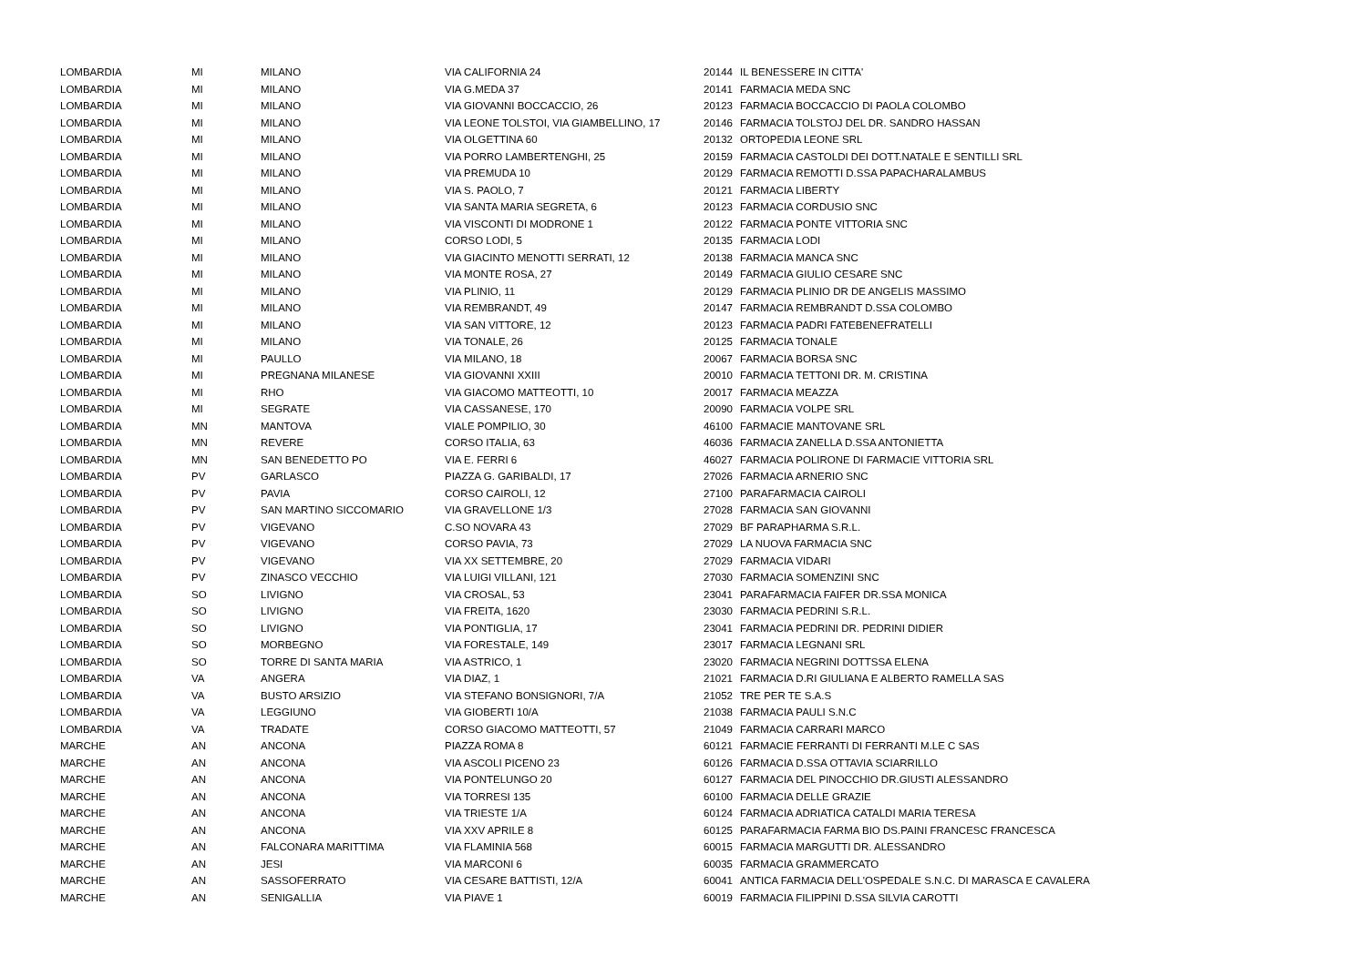| LOMBARDIA | MI | MILANO | VIA CALIFORNIA 24 | 20144 | IL BENESSERE IN CITTA' |
| LOMBARDIA | MI | MILANO | VIA G.MEDA 37 | 20141 | FARMACIA MEDA SNC |
| LOMBARDIA | MI | MILANO | VIA GIOVANNI BOCCACCIO, 26 | 20123 | FARMACIA BOCCACCIO DI PAOLA COLOMBO |
| LOMBARDIA | MI | MILANO | VIA LEONE TOLSTOI, VIA GIAMBELLINO, 17 | 20146 | FARMACIA TOLSTOJ DEL DR. SANDRO HASSAN |
| LOMBARDIA | MI | MILANO | VIA OLGETTINA 60 | 20132 | ORTOPEDIA LEONE SRL |
| LOMBARDIA | MI | MILANO | VIA PORRO LAMBERTENGHI, 25 | 20159 | FARMACIA CASTOLDI DEI DOTT.NATALE E SENTILLI SRL |
| LOMBARDIA | MI | MILANO | VIA PREMUDA 10 | 20129 | FARMACIA REMOTTI D.SSA PAPACHARALAMBUS |
| LOMBARDIA | MI | MILANO | VIA S. PAOLO, 7 | 20121 | FARMACIA LIBERTY |
| LOMBARDIA | MI | MILANO | VIA SANTA MARIA SEGRETA, 6 | 20123 | FARMACIA CORDUSIO SNC |
| LOMBARDIA | MI | MILANO | VIA VISCONTI DI MODRONE 1 | 20122 | FARMACIA PONTE VITTORIA SNC |
| LOMBARDIA | MI | MILANO | CORSO LODI, 5 | 20135 | FARMACIA LODI |
| LOMBARDIA | MI | MILANO | VIA GIACINTO MENOTTI SERRATI, 12 | 20138 | FARMACIA MANCA SNC |
| LOMBARDIA | MI | MILANO | VIA MONTE ROSA, 27 | 20149 | FARMACIA GIULIO CESARE SNC |
| LOMBARDIA | MI | MILANO | VIA PLINIO, 11 | 20129 | FARMACIA PLINIO DR DE ANGELIS MASSIMO |
| LOMBARDIA | MI | MILANO | VIA REMBRANDT, 49 | 20147 | FARMACIA REMBRANDT D.SSA COLOMBO |
| LOMBARDIA | MI | MILANO | VIA SAN VITTORE, 12 | 20123 | FARMACIA PADRI FATEBENEFRATELLI |
| LOMBARDIA | MI | MILANO | VIA TONALE, 26 | 20125 | FARMACIA TONALE |
| LOMBARDIA | MI | PAULLO | VIA MILANO, 18 | 20067 | FARMACIA BORSA SNC |
| LOMBARDIA | MI | PREGNANA MILANESE | VIA GIOVANNI XXIII | 20010 | FARMACIA TETTONI DR. M. CRISTINA |
| LOMBARDIA | MI | RHO | VIA GIACOMO MATTEOTTI, 10 | 20017 | FARMACIA MEAZZA |
| LOMBARDIA | MI | SEGRATE | VIA CASSANESE, 170 | 20090 | FARMACIA VOLPE SRL |
| LOMBARDIA | MN | MANTOVA | VIALE POMPILIO, 30 | 46100 | FARMACIE MANTOVANE SRL |
| LOMBARDIA | MN | REVERE | CORSO ITALIA, 63 | 46036 | FARMACIA ZANELLA D.SSA ANTONIETTA |
| LOMBARDIA | MN | SAN BENEDETTO PO | VIA E. FERRI 6 | 46027 | FARMACIA POLIRONE DI FARMACIE VITTORIA SRL |
| LOMBARDIA | PV | GARLASCO | PIAZZA G. GARIBALDI, 17 | 27026 | FARMACIA ARNERIO SNC |
| LOMBARDIA | PV | PAVIA | CORSO CAIROLI, 12 | 27100 | PARAFARMACIA CAIROLI |
| LOMBARDIA | PV | SAN MARTINO SICCOMARIO | VIA GRAVELLONE 1/3 | 27028 | FARMACIA SAN GIOVANNI |
| LOMBARDIA | PV | VIGEVANO | C.SO NOVARA 43 | 27029 | BF PARAPHARMA S.R.L. |
| LOMBARDIA | PV | VIGEVANO | CORSO PAVIA, 73 | 27029 | LA NUOVA FARMACIA SNC |
| LOMBARDIA | PV | VIGEVANO | VIA XX SETTEMBRE, 20 | 27029 | FARMACIA VIDARI |
| LOMBARDIA | PV | ZINASCO VECCHIO | VIA LUIGI VILLANI, 121 | 27030 | FARMACIA SOMENZINI SNC |
| LOMBARDIA | SO | LIVIGNO | VIA CROSAL, 53 | 23041 | PARAFARMACIA FAIFER DR.SSA MONICA |
| LOMBARDIA | SO | LIVIGNO | VIA FREITA, 1620 | 23030 | FARMACIA PEDRINI S.R.L. |
| LOMBARDIA | SO | LIVIGNO | VIA PONTIGLIA, 17 | 23041 | FARMACIA PEDRINI DR. PEDRINI DIDIER |
| LOMBARDIA | SO | MORBEGNO | VIA FORESTALE, 149 | 23017 | FARMACIA LEGNANI SRL |
| LOMBARDIA | SO | TORRE DI SANTA MARIA | VIA ASTRICO, 1 | 23020 | FARMACIA NEGRINI DOTTSSA ELENA |
| LOMBARDIA | VA | ANGERA | VIA DIAZ, 1 | 21021 | FARMACIA D.RI GIULIANA E ALBERTO RAMELLA SAS |
| LOMBARDIA | VA | BUSTO ARSIZIO | VIA STEFANO BONSIGNORI, 7/A | 21052 | TRE PER TE S.A.S |
| LOMBARDIA | VA | LEGGIUNO | VIA GIOBERTI 10/A | 21038 | FARMACIA PAULI S.N.C |
| LOMBARDIA | VA | TRADATE | CORSO GIACOMO MATTEOTTI, 57 | 21049 | FARMACIA CARRARI MARCO |
| MARCHE | AN | ANCONA | PIAZZA ROMA 8 | 60121 | FARMACIE FERRANTI DI FERRANTI M.LE C SAS |
| MARCHE | AN | ANCONA | VIA ASCOLI PICENO 23 | 60126 | FARMACIA D.SSA OTTAVIA SCIARRILLO |
| MARCHE | AN | ANCONA | VIA PONTELUNGO 20 | 60127 | FARMACIA DEL PINOCCHIO DR.GIUSTI ALESSANDRO |
| MARCHE | AN | ANCONA | VIA TORRESI 135 | 60100 | FARMACIA DELLE GRAZIE |
| MARCHE | AN | ANCONA | VIA TRIESTE 1/A | 60124 | FARMACIA ADRIATICA CATALDI MARIA TERESA |
| MARCHE | AN | ANCONA | VIA XXV APRILE 8 | 60125 | PARAFARMACIA FARMA BIO DS.PAINI FRANCESC FRANCESCA |
| MARCHE | AN | FALCONARA MARITTIMA | VIA FLAMINIA 568 | 60015 | FARMACIA MARGUTTI DR. ALESSANDRO |
| MARCHE | AN | JESI | VIA MARCONI 6 | 60035 | FARMACIA GRAMMERCATO |
| MARCHE | AN | SASSOFERRATO | VIA CESARE BATTISTI, 12/A | 60041 | ANTICA FARMACIA DELL'OSPEDALE S.N.C. DI MARASCA E CAVALERA |
| MARCHE | AN | SENIGALLIA | VIA PIAVE 1 | 60019 | FARMACIA FILIPPINI D.SSA SILVIA CAROTTI |